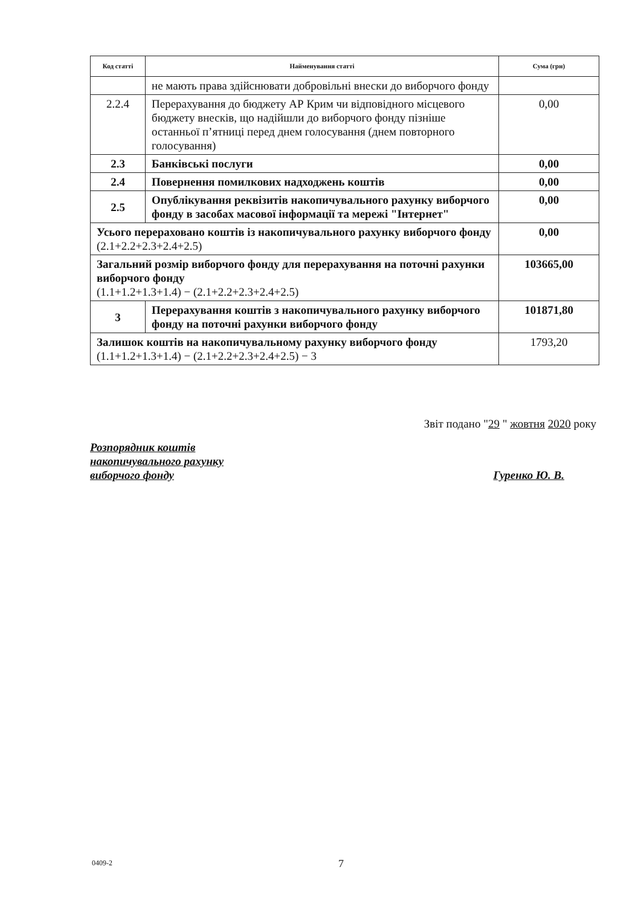| Код статті | Найменування статті | Сума (грн) |
| --- | --- | --- |
| | не мають права здійснювати добровільні внески до виборчого фонду | |
| 2.2.4 | Перерахування до бюджету АР Крим чи відповідного місцевого бюджету внесків, що надійшли до виборчого фонду пізніше останньої п’ятниці перед днем голосування (днем повторного голосування) | 0,00 |
| 2.3 | Банківські послуги | 0,00 |
| 2.4 | Повернення помилкових надходжень коштів | 0,00 |
| 2.5 | Опублікування реквізитів накопичувального рахунку виборчого фонду в засобах масової інформації та мережі "Інтернет" | 0,00 |
| Усього перераховано коштів із накопичувального рахунку виборчого фонду (2.1+2.2+2.3+2.4+2.5) | | 0,00 |
| Загальний розмір виборчого фонду для перерахування на поточні рахунки виборчого фонду (1.1+1.2+1.3+1.4) − (2.1+2.2+2.3+2.4+2.5) | | 103665,00 |
| 3 | Перерахування коштів з накопичувального рахунку виборчого фонду на поточні рахунки виборчого фонду | 101871,80 |
| Залишок коштів на накопичувальному рахунку виборчого фонду (1.1+1.2+1.3+1.4) − (2.1+2.2+2.3+2.4+2.5) − 3 | | 1793,20 |
Звіт подано "29 " жовтня 2020 року
Розпорядник коштів
накопичувального рахунку
виборчого фонду Гуренко Ю. В.
0409-2 7